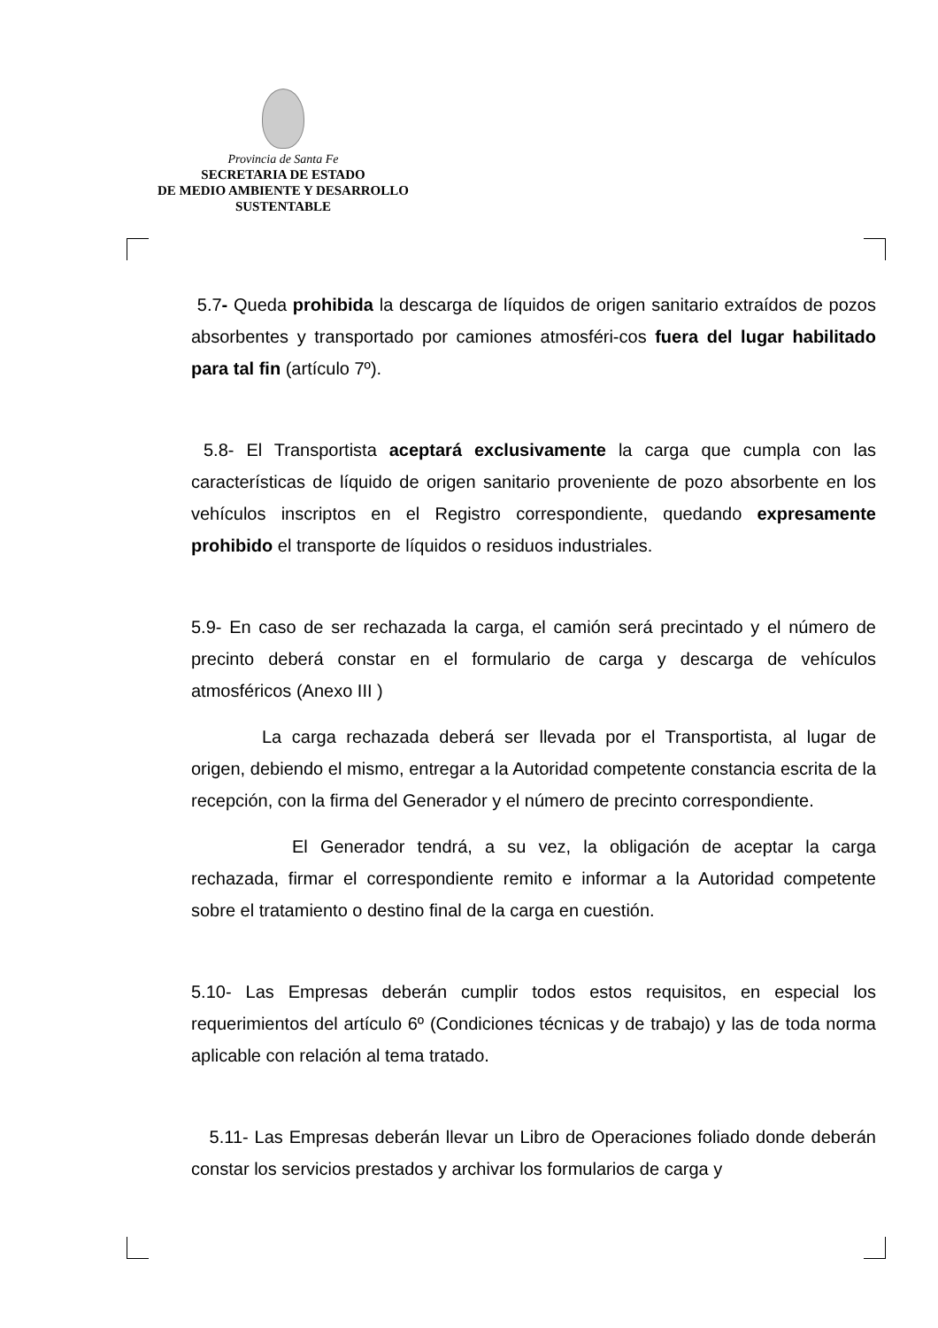Provincia de Santa Fe
SECRETARIA DE ESTADO
DE MEDIO AMBIENTE Y DESARROLLO
SUSTENTABLE
5.7- Queda prohibida la descarga de líquidos de origen sanitario extraídos de pozos absorbentes y transportado por camiones atmosféri-cos fuera del lugar habilitado para tal fin (artículo 7º).
5.8- El Transportista aceptará exclusivamente la carga que cumpla con las características de líquido de origen sanitario proveniente de pozo absorbente en los vehículos inscriptos en el Registro correspondiente, quedando expresamente prohibido el transporte de líquidos o residuos industriales.
5.9- En caso de ser rechazada la carga, el camión será precintado y el número de precinto deberá constar en el formulario de carga y descarga de vehículos atmosféricos (Anexo III )
La carga rechazada deberá ser llevada por el Transportista, al lugar de origen, debiendo el mismo, entregar a la Autoridad competente constancia escrita de la recepción, con la firma del Generador y el número de precinto correspondiente.
El Generador tendrá, a su vez, la obligación de aceptar la carga rechazada, firmar el correspondiente remito e informar a la Autoridad competente sobre el tratamiento o destino final de la carga en cuestión.
5.10- Las Empresas deberán cumplir todos estos requisitos, en especial los requerimientos del artículo 6º (Condiciones técnicas y de trabajo) y las de toda norma aplicable con relación al tema tratado.
5.11- Las Empresas deberán llevar un Libro de Operaciones foliado donde deberán constar los servicios prestados y archivar los formularios de carga y